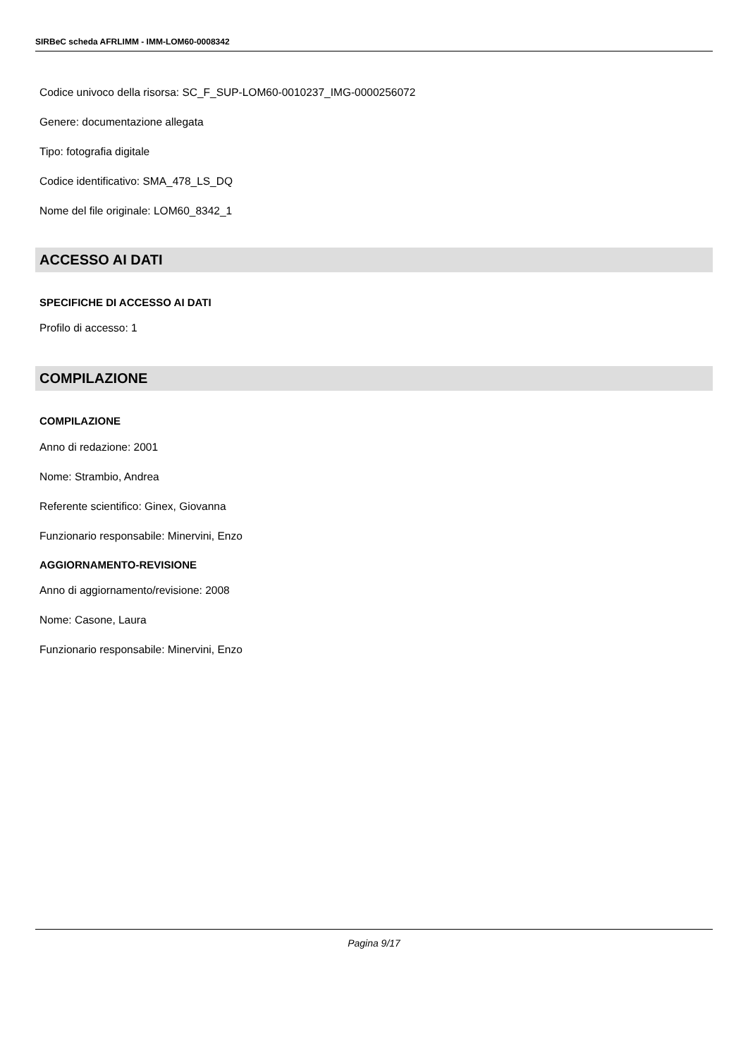SIRBeC scheda AFRLIMM - IMM-LOM60-0008342
Codice univoco della risorsa: SC_F_SUP-LOM60-0010237_IMG-0000256072
Genere: documentazione allegata
Tipo: fotografia digitale
Codice identificativo: SMA_478_LS_DQ
Nome del file originale: LOM60_8342_1
ACCESSO AI DATI
SPECIFICHE DI ACCESSO AI DATI
Profilo di accesso: 1
COMPILAZIONE
COMPILAZIONE
Anno di redazione: 2001
Nome: Strambio, Andrea
Referente scientifico: Ginex, Giovanna
Funzionario responsabile: Minervini, Enzo
AGGIORNAMENTO-REVISIONE
Anno di aggiornamento/revisione: 2008
Nome: Casone, Laura
Funzionario responsabile: Minervini, Enzo
Pagina 9/17